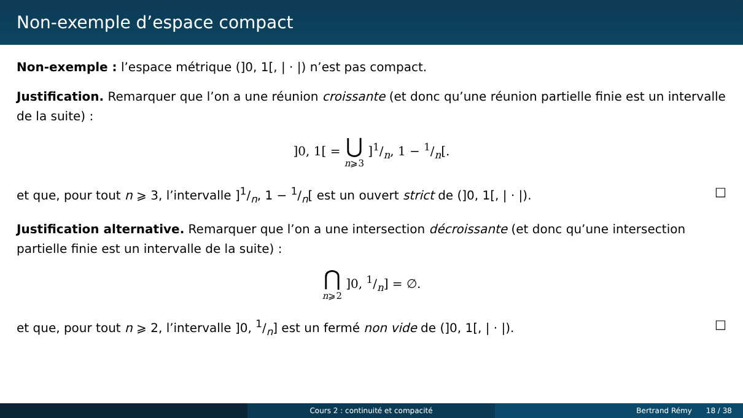Non-exemple d’espace compact
Non-exemple : l’espace métrique (]0, 1[, | · |) n’est pas compact.
Justification. Remarquer que l’on a une réunion croissante (et donc qu’une réunion partielle finie est un intervalle de la suite) :
]0, 1[ = ⋃ n⩾3 ]1/n, 1 − 1/n[.
et que, pour tout n ⩾ 3, l’intervalle ]1/n, 1 − 1/n[ est un ouvert strict de (]0, 1[, | · |). □
Justification alternative. Remarquer que l’on a une intersection décroissante (et donc qu’une intersection partielle finie est un intervalle de la suite) :
⋂ n⩾2 ]0, 1/n] = ∅.
et que, pour tout n ⩾ 2, l’intervalle ]0, 1/n] est un fermé non vide de (]0, 1[, | · |). □
Cours 2 : continuité et compacité Bertrand Rémy 18 / 38